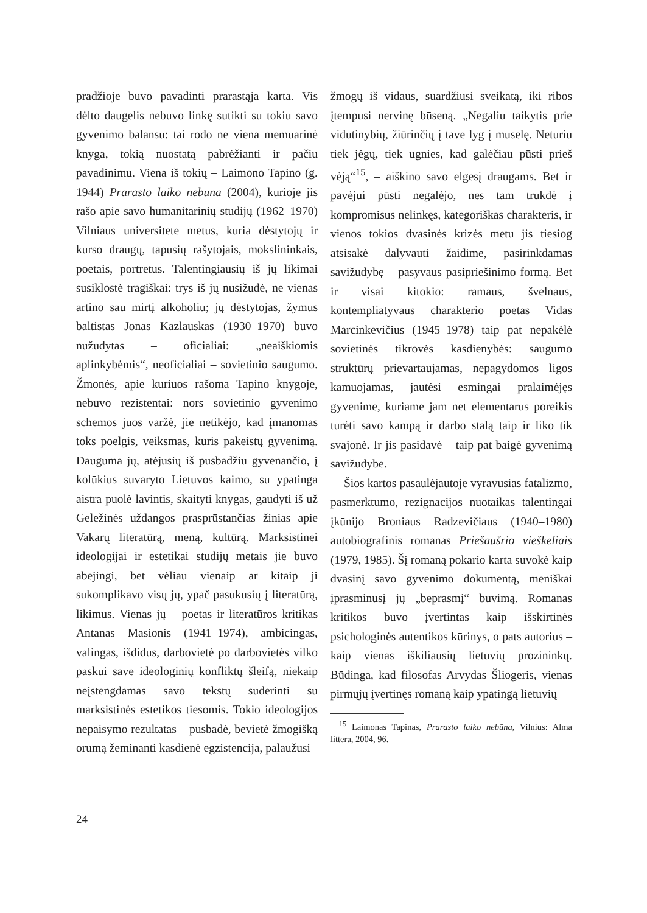pradžioje buvo pavadinti prarastąja karta. Vis dėlto daugelis nebuvo linkę sutikti su tokiu savo gyvenimo balansu: tai rodo ne viena memuarinė knyga, tokią nuostatą pabrėžianti ir pačiu pavadinimu. Viena iš tokių – Laimono Tapino (g. 1944) Prarasto laiko nebūna (2004), kurioje jis rašo apie savo humanitarinių studijų (1962–1970) Vilniaus universitete metus, kuria dėstytojų ir kurso draugų, tapusių rašytojais, mokslininkais, poetais, portretus. Talentingiausių iš jų likimai susiklostė tragiškai: trys iš jų nusižudė, ne vienas artino sau mirtį alkoholiu; jų dėstytojas, žymus baltistas Jonas Kazlauskas (1930–1970) buvo nužudytas – oficialiai: „neaiškiomis aplinkybėmis“, neoficialiai – sovietinio saugumo. Žmonės, apie kuriuos rašoma Tapino knygoje, nebuvo rezistentai: nors sovietinio gyvenimo schemos juos varžė, jie netikėjo, kad įmanomas toks poelgis, veiksmas, kuris pakeistų gyvenimą. Dauguma jų, atėjusių iš pusbadžiu gyvenančio, į kolūkius suvaryto Lietuvos kaimo, su ypatinga aistra puolė lavintis, skaityti knygas, gaudyti iš už Geležinės uždangos prasprūstančias žinias apie Vakarų literatūrą, meną, kultūrą. Marksistinei ideologijai ir estetikai studijų metais jie buvo abejingi, bet vėliau vienaip ar kitaip ji sukomplikavo visų jų, ypač pasukusių į literatūrą, likimus. Vienas jų – poetas ir literatūros kritikas Antanas Masionis (1941–1974), ambicingas, valingas, išdidus, darbovietė po darbovietės vilko paskui save ideologinių konfliktų šleifą, niekaip neįstengdamas savo tekstų suderinti su marksistinės estetikos tiesomis. Tokio ideologijos nepaisymo rezultatas – pusbadė, bevietė žmogišką orumą žeminanti kasdienė egzistencija, palaužusi
žmogų iš vidaus, suardžiusi sveikatą, iki ribos įtempusi nervinę būseną. „Negaliu taikytis prie vidutinybių, žiūrinčių į tave lyg į muselę. Neturiu tiek jėgų, tiek ugnies, kad galėčiau pūsti prieš vėją“<sup>15</sup>, – aiškino savo elgesį draugams. Bet ir pavėjui pūsti negalėjo, nes tam trukdė į kompromisus nelinkęs, kategoriškas charakteris, ir vienos tokios dvasinės krizės metu jis tiesiog atsisakė dalyvauti žaidime, pasirinkdamas savižudybę – pasyvaus pasipriešinimo formą. Bet ir visai kitokio: ramaus, švelnaus, kontempliatyvaus charakterio poetas Vidas Marcinkevičius (1945–1978) taip pat nepakėlė sovietinės tikrovės kasdienybės: saugumo struktūrų prievartaujamas, nepagydomos ligos kamuojamas, jautėsi esmingai pralaimėjęs gyvenime, kuriame jam net elementarus poreikis turėti savo kampą ir darbo stalą taip ir liko tik svajonė. Ir jis pasidavė – taip pat baigė gyvenimą savižudybe.
Šios kartos pasaulėjautoje vyravusias fatalizmo, pasmerktumo, rezignacijos nuotaikas talentingai įkūnijo Broniaus Radzevičiaus (1940–1980) autobiografinis romanas Priešaušrio vieškeliais (1979, 1985). Šį romaną pokario karta suvokė kaip dvasinį savo gyvenimo dokumentą, meniškai įprasminusį jų „beprasmį“ buvimą. Romanas kritikos buvo įvertintas kaip išskirtinės psichologinės autentikos kūrinys, o pats autorius – kaip vienas iškiliausių lietuvių prozininkų. Būdinga, kad filosofas Arvydas Šliogeris, vienas pirmųjų įvertinęs romaną kaip ypatingą lietuvių
<sup>15</sup> Laimonas Tapinas, Prarasto laiko nebūna, Vilnius: Alma littera, 2004, 96.
24